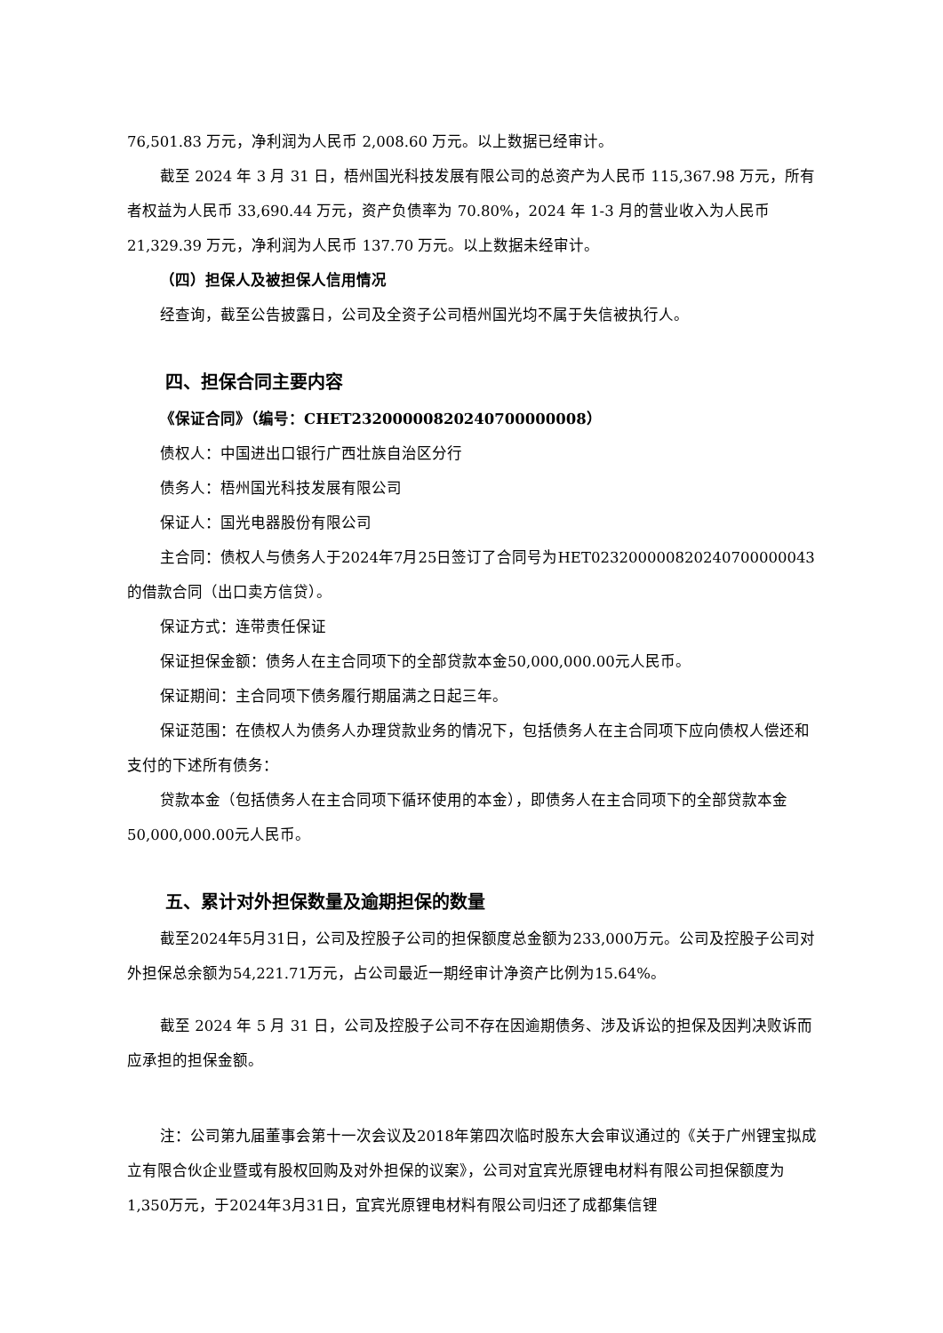76,501.83 万元，净利润为人民币 2,008.60 万元。以上数据已经审计。
截至 2024 年 3 月 31 日，梧州国光科技发展有限公司的总资产为人民币 115,367.98 万元，所有者权益为人民币 33,690.44 万元，资产负债率为 70.80%，2024 年 1-3 月的营业收入为人民币 21,329.39 万元，净利润为人民币 137.70 万元。以上数据未经审计。
（四）担保人及被担保人信用情况
经查询，截至公告披露日，公司及全资子公司梧州国光均不属于失信被执行人。
四、担保合同主要内容
《保证合同》（编号：CHET23200000820240700000008）
债权人：中国进出口银行广西壮族自治区分行
债务人：梧州国光科技发展有限公司
保证人：国光电器股份有限公司
主合同：债权人与债务人于2024年7月25日签订了合同号为HET023200000820240700000043的借款合同（出口卖方信贷）。
保证方式：连带责任保证
保证担保金额：债务人在主合同项下的全部贷款本金50,000,000.00元人民币。
保证期间：主合同项下债务履行期届满之日起三年。
保证范围：在债权人为债务人办理贷款业务的情况下，包括债务人在主合同项下应向债权人偿还和支付的下述所有债务：
贷款本金（包括债务人在主合同项下循环使用的本金），即债务人在主合同项下的全部贷款本金50,000,000.00元人民币。
五、累计对外担保数量及逾期担保的数量
截至2024年5月31日，公司及控股子公司的担保额度总金额为233,000万元。公司及控股子公司对外担保总余额为54,221.71万元，占公司最近一期经审计净资产比例为15.64%。
截至 2024 年 5 月 31 日，公司及控股子公司不存在因逾期债务、涉及诉讼的担保及因判决败诉而应承担的担保金额。
注：公司第九届董事会第十一次会议及2018年第四次临时股东大会审议通过的《关于广州锂宝拟成立有限合伙企业暨或有股权回购及对外担保的议案》，公司对宜宾光原锂电材料有限公司担保额度为1,350万元，于2024年3月31日，宜宾光原锂电材料有限公司归还了成都集信锂